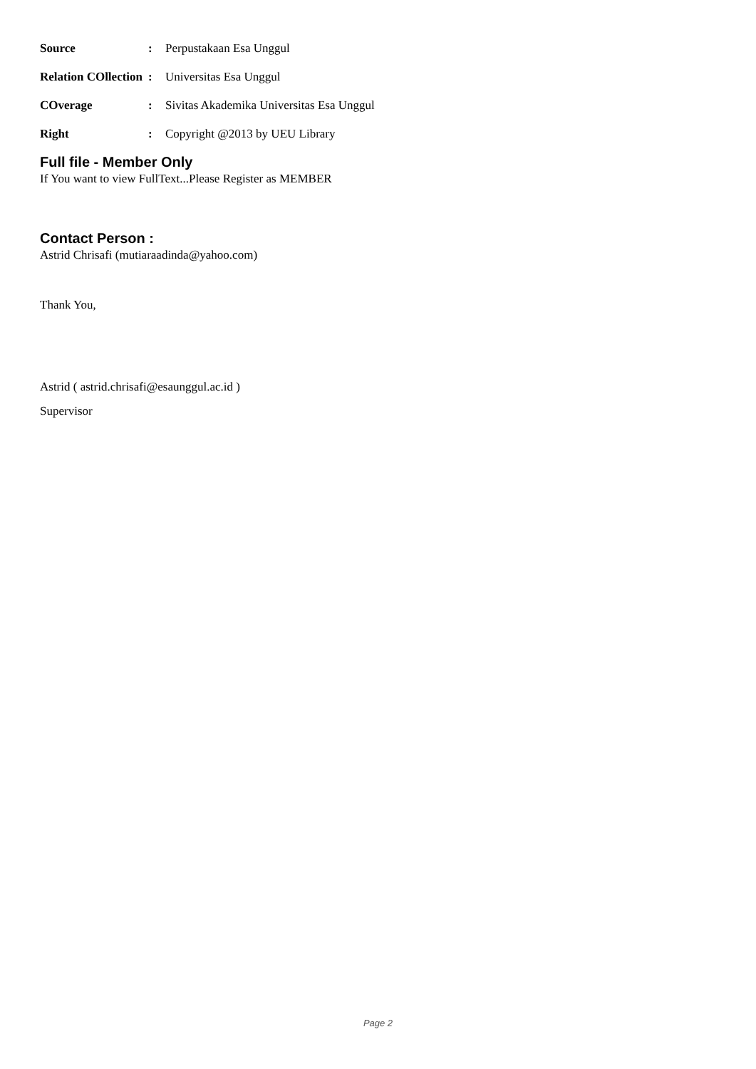Source: Perpustakaan Esa Unggul
Relation COllection: Universitas Esa Unggul
COverage: Sivitas Akademika Universitas Esa Unggul
Right: Copyright @2013 by UEU Library
Full file - Member Only
If You want to view FullText...Please Register as MEMBER
Contact Person :
Astrid Chrisafi (mutiaraadinda@yahoo.com)
Thank You,
Astrid ( astrid.chrisafi@esaunggul.ac.id )
Supervisor
Page 2